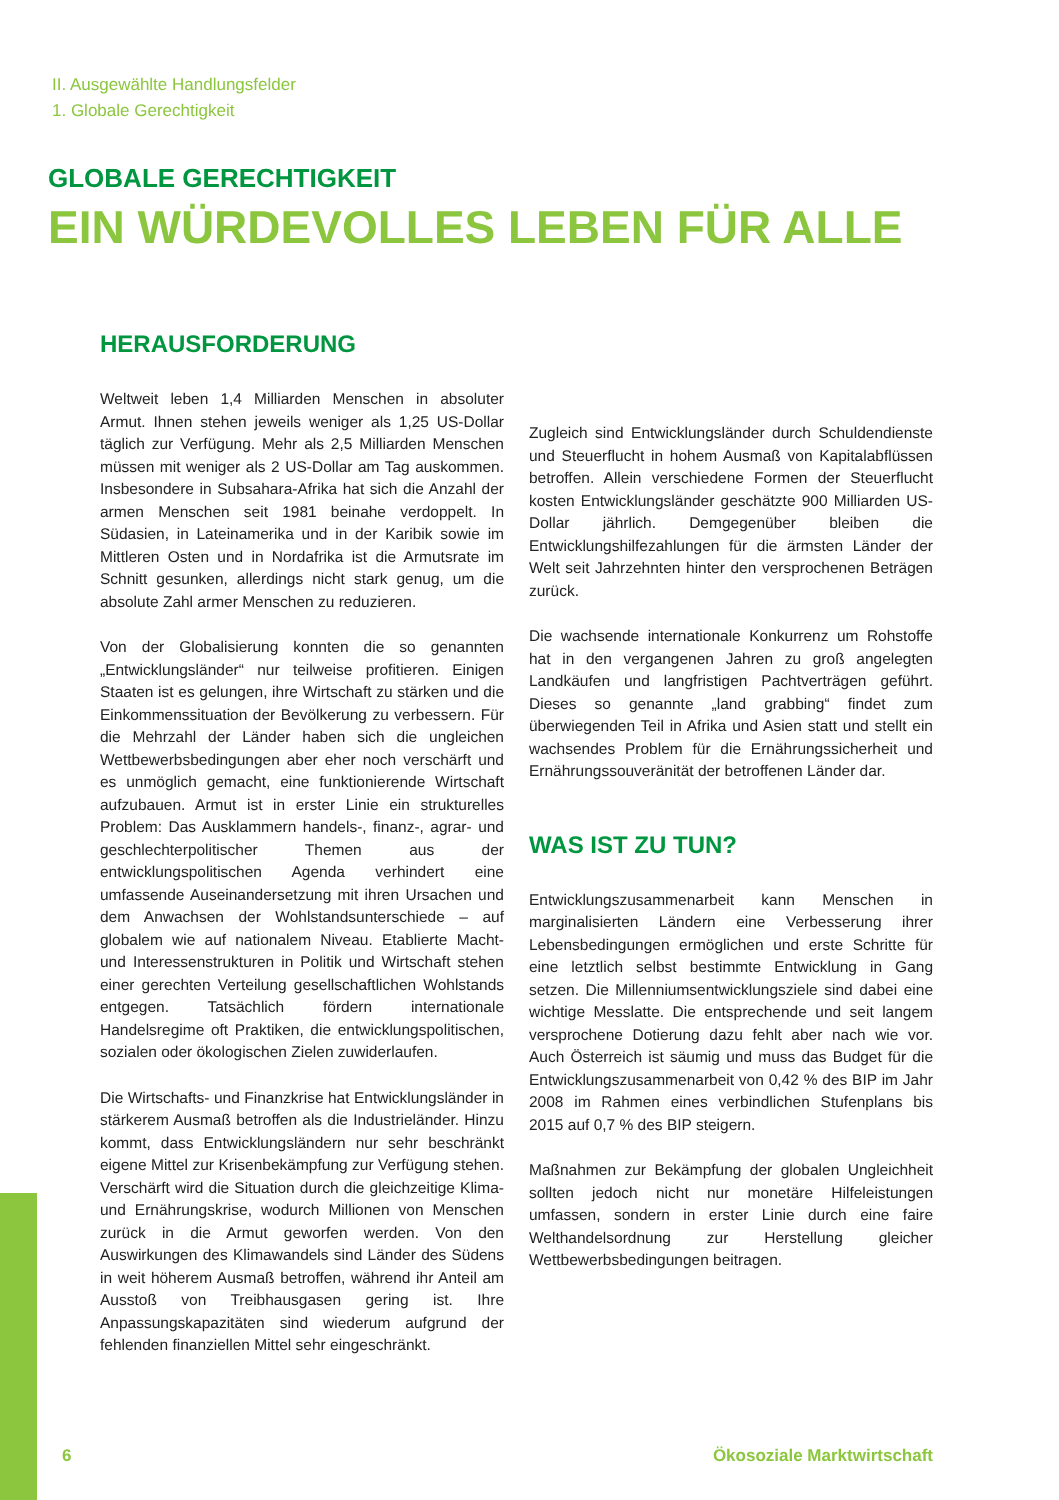II. Ausgewählte Handlungsfelder
1. Globale Gerechtigkeit
GLOBALE GERECHTIGKEIT
EIN WÜRDEVOLLES LEBEN FÜR ALLE
HERAUSFORDERUNG
Weltweit leben 1,4 Milliarden Menschen in absoluter Armut. Ihnen stehen jeweils weniger als 1,25 US-Dollar täglich zur Verfügung. Mehr als 2,5 Milliarden Menschen müssen mit weniger als 2 US-Dollar am Tag auskommen. Insbesondere in Subsahara-Afrika hat sich die Anzahl der armen Menschen seit 1981 beinahe verdoppelt. In Südasien, in Lateinamerika und in der Karibik sowie im Mittleren Osten und in Nordafrika ist die Armutsrate im Schnitt gesunken, allerdings nicht stark genug, um die absolute Zahl armer Menschen zu reduzieren.
Von der Globalisierung konnten die so genannten „Entwicklungsländer“ nur teilweise profitieren. Einigen Staaten ist es gelungen, ihre Wirtschaft zu stärken und die Einkommenssituation der Bevölkerung zu verbessern. Für die Mehrzahl der Länder haben sich die ungleichen Wettbewerbsbedingungen aber eher noch verschärft und es unmöglich gemacht, eine funktionierende Wirtschaft aufzubauen. Armut ist in erster Linie ein strukturelles Problem: Das Ausklammern handels-, finanz-, agrar- und geschlechterpolitischer Themen aus der entwicklungspolitischen Agenda verhindert eine umfassende Auseinandersetzung mit ihren Ursachen und dem Anwachsen der Wohlstandsunterschiede – auf globalem wie auf nationalem Niveau. Etablierte Macht- und Interessenstrukturen in Politik und Wirtschaft stehen einer gerechten Verteilung gesellschaftlichen Wohlstands entgegen. Tatsächlich fördern internationale Handelsregime oft Praktiken, die entwicklungspolitischen, sozialen oder ökologischen Zielen zuwiderlaufen.
Die Wirtschafts- und Finanzkrise hat Entwicklungsländer in stärkerem Ausmaß betroffen als die Industrieländer. Hinzu kommt, dass Entwicklungsländern nur sehr beschränkt eigene Mittel zur Krisenbekämpfung zur Verfügung stehen. Verschärft wird die Situation durch die gleichzeitige Klima- und Ernährungskrise, wodurch Millionen von Menschen zurück in die Armut geworfen werden. Von den Auswirkungen des Klimawandels sind Länder des Südens in weit höherem Ausmaß betroffen, während ihr Anteil am Ausstoß von Treibhausgasen gering ist. Ihre Anpassungskapazitäten sind wiederum aufgrund der fehlenden finanziellen Mittel sehr eingeschränkt.
Zugleich sind Entwicklungsländer durch Schuldendienste und Steuerflucht in hohem Ausmaß von Kapitalabflüssen betroffen. Allein verschiedene Formen der Steuerflucht kosten Entwicklungsländer geschätzte 900 Milliarden US-Dollar jährlich. Demgegenüber bleiben die Entwicklungshilfezahlungen für die ärmsten Länder der Welt seit Jahrzehnten hinter den versprochenen Beträgen zurück.
Die wachsende internationale Konkurrenz um Rohstoffe hat in den vergangenen Jahren zu groß angelegten Landkäufen und langfristigen Pachtverträgen geführt. Dieses so genannte „land grabbing“ findet zum überwiegenden Teil in Afrika und Asien statt und stellt ein wachsendes Problem für die Ernährungssicherheit und Ernährungssouveränität der betroffenen Länder dar.
WAS IST ZU TUN?
Entwicklungszusammenarbeit kann Menschen in marginalisierten Ländern eine Verbesserung ihrer Lebensbedingungen ermöglichen und erste Schritte für eine letztlich selbst bestimmte Entwicklung in Gang setzen. Die Millenniumsentwicklungsziele sind dabei eine wichtige Messlatte. Die entsprechende und seit langem versprochene Dotierung dazu fehlt aber nach wie vor. Auch Österreich ist säumig und muss das Budget für die Entwicklungszusammenarbeit von 0,42 % des BIP im Jahr 2008 im Rahmen eines verbindlichen Stufenplans bis 2015 auf 0,7 % des BIP steigern.
Maßnahmen zur Bekämpfung der globalen Ungleichheit sollten jedoch nicht nur monetäre Hilfeleistungen umfassen, sondern in erster Linie durch eine faire Welthandelsordnung zur Herstellung gleicher Wettbewerbsbedingungen beitragen.
6 Ökosoziale Marktwirtschaft